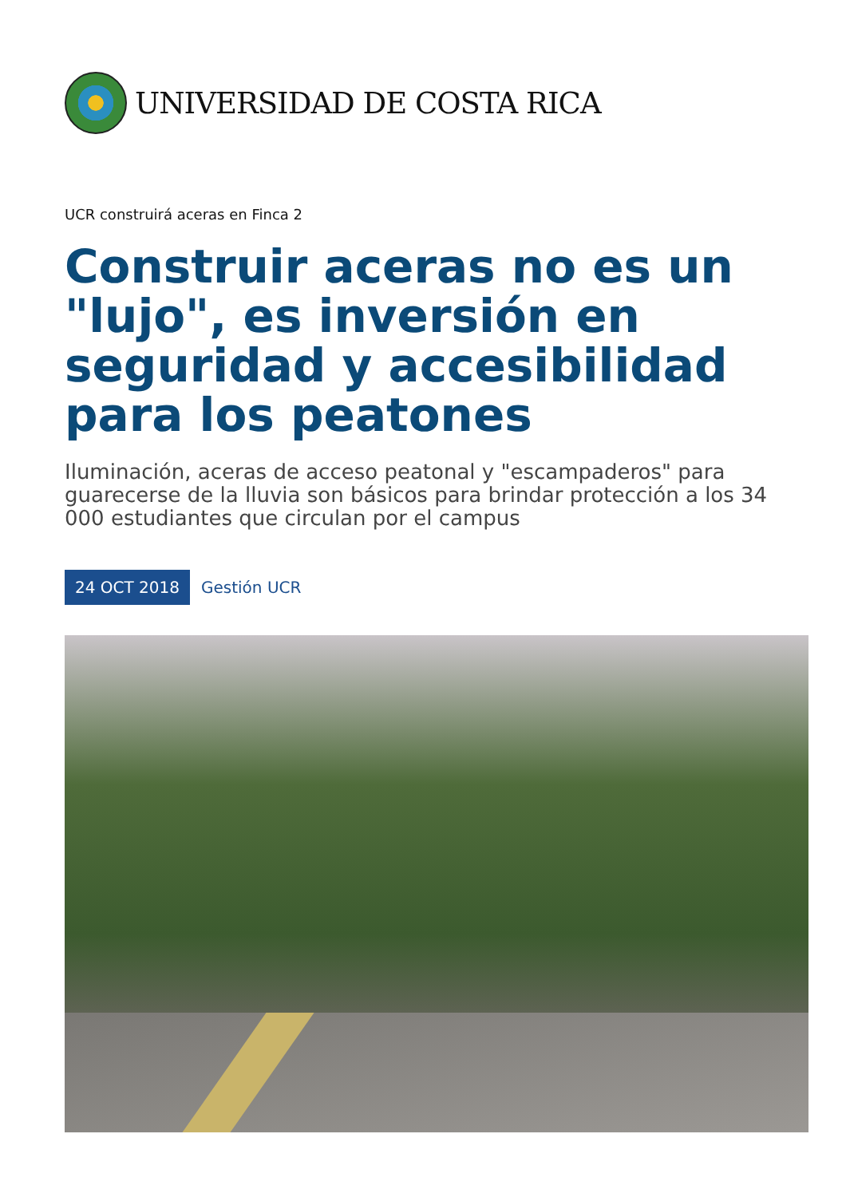UNIVERSIDAD DE COSTA RICA
UCR construirá aceras en Finca 2
Construir aceras no es un "lujo", es inversión en seguridad y accesibilidad para los peatones
Iluminación, aceras de acceso peatonal y "escampaderos" para guarecerse de la lluvia son básicos para brindar protección a los 34 000 estudiantes que circulan por el campus
24 OCT 2018 Gestión UCR